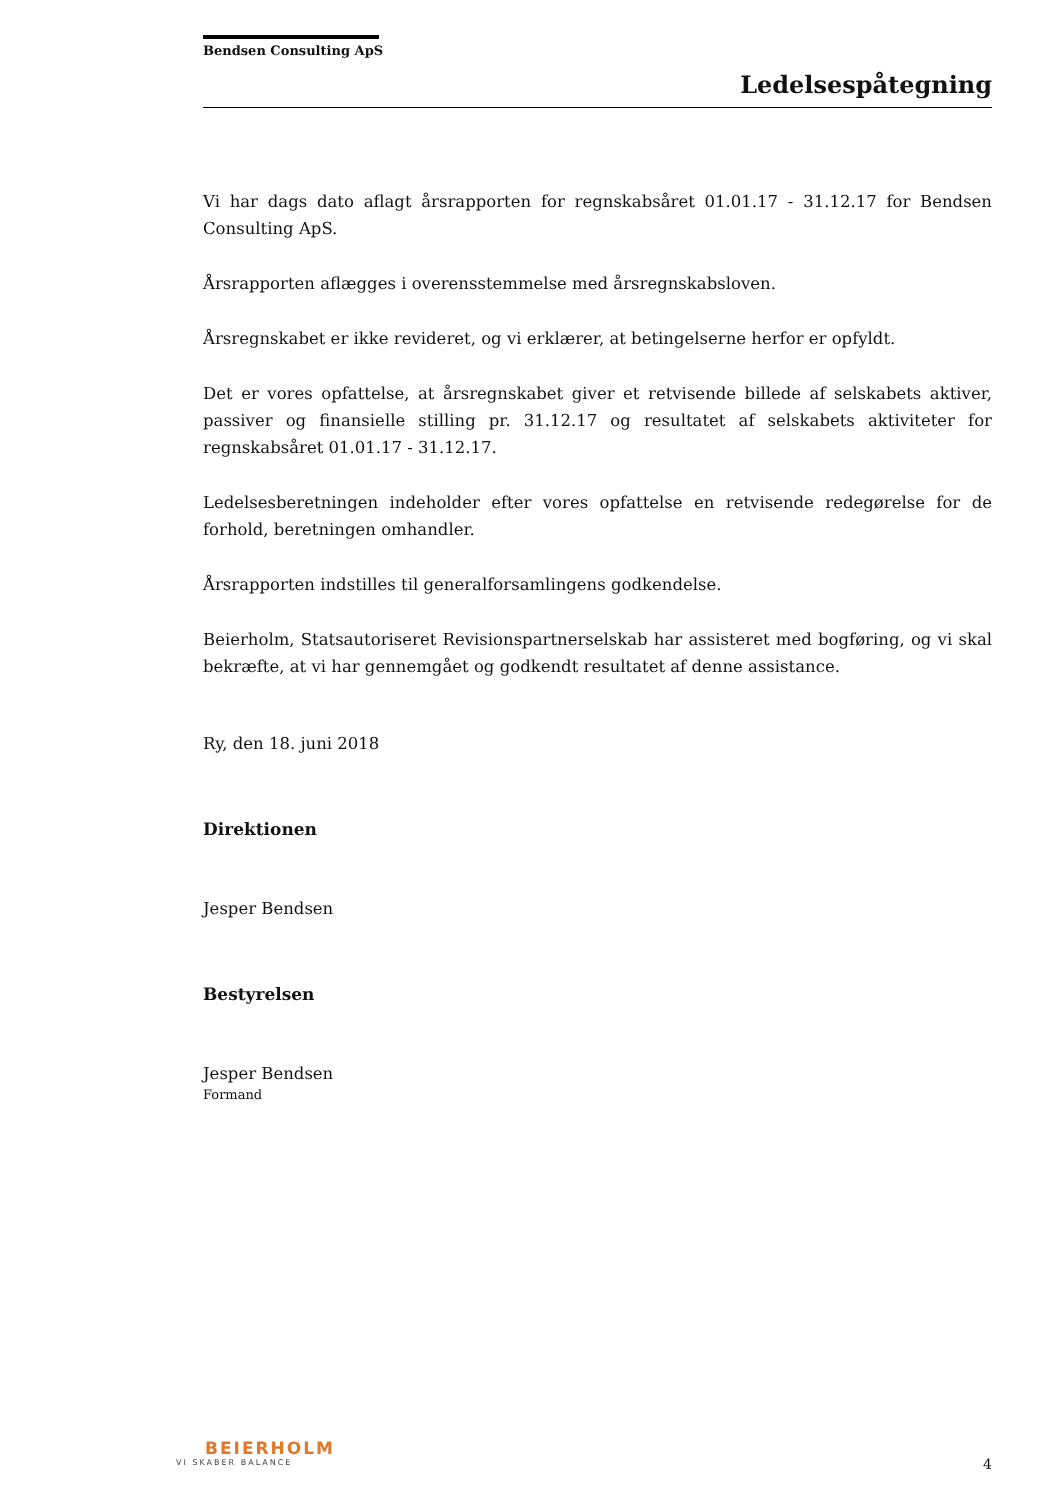Bendsen Consulting ApS
Ledelsespåtegning
Vi har dags dato aflagt årsrapporten for regnskabsåret 01.01.17 - 31.12.17 for Bendsen Consulting ApS.
Årsrapporten aflægges i overensstemmelse med årsregnskabsloven.
Årsregnskabet er ikke revideret, og vi erklærer, at betingelserne herfor er opfyldt.
Det er vores opfattelse, at årsregnskabet giver et retvisende billede af selskabets aktiver, passiver og finansielle stilling pr. 31.12.17 og resultatet af selskabets aktiviteter for regnskabsåret 01.01.17 - 31.12.17.
Ledelsesberetningen indeholder efter vores opfattelse en retvisende redegørelse for de forhold, beretningen omhandler.
Årsrapporten indstilles til generalforsamlingens godkendelse.
Beierholm, Statsautoriseret Revisionspartnerselskab har assisteret med bogføring, og vi skal bekræfte, at vi har gennemgået og godkendt resultatet af denne assistance.
Ry, den 18. juni 2018
Direktionen
Jesper Bendsen
Bestyrelsen
Jesper Bendsen
Formand
BEIERHOLM
VI SKABER BALANCE
4